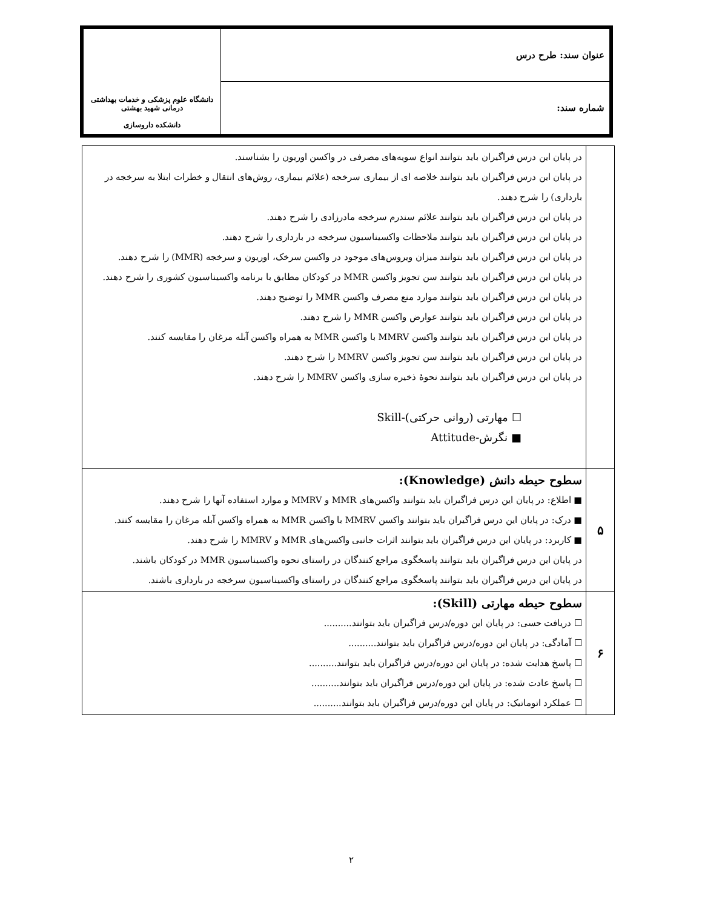| عنوان سند: طرح درس | دانشگاه علوم پزشکی و خدمات بهداشتی درمانی شهید بهشتی دانشکده داروسازی |
| شماره سند: | |
| | در پایان این درس فراگیران باید بتوانند انواع سویه‌های مصرفی در واکسن اوریون را بشناسند. در پایان این درس فراگیران باید بتوانند خلاصه ای از بیماری سرخجه (علائم بیماری، روش‌های انتقال و خطرات ابتلا به سرخجه در بارداری) را شرح دهند. در پایان این درس فراگیران باید بتوانند علائم سندرم سرخجه مادرزادی را شرح دهند. در پایان این درس فراگیران باید بتوانند ملاحظات واکسیناسیون سرخجه در بارداری را شرح دهند. در پایان این درس فراگیران باید بتوانند میزان ویروس‌های موجود در واکسن سرخک، اوریون و سرخجه (MMR) را شرح دهند. در پایان این درس فراگیران باید بتوانند سن تجویز واکسن MMR در کودکان مطابق با برنامه واکسیناسیون کشوری را شرح دهند. در پایان این درس فراگیران باید بتوانند موارد منع مصرف واکسن MMR را توضیح دهند. در پایان این درس فراگیران باید بتوانند عوارض واکسن MMR را شرح دهند. در پایان این درس فراگیران باید بتوانند واکسن MMRV با واکسن MMR به همراه واکسن آبله مرغان را مقایسه کنند. در پایان این درس فراگیران باید بتوانند سن تجویز واکسن MMRV را شرح دهند. در پایان این درس فراگیران باید بتوانند نحوهٔ ذخیره سازی واکسن MMRV را شرح دهند. ☐ مهارتی (روانی حرکتی)-Skill ■ نگرش-Attitude |
| ۵ | سطوح حیطه دانش (Knowledge): ■ اطلاع: در پایان این درس فراگیران باید بتوانند واکسن‌های MMR و MMRV و موارد استفاده آنها را شرح دهند. ■ درک: در پایان این درس فراگیران باید بتوانند واکسن MMRV با واکسن MMR به همراه واکسن آبله مرغان را مقایسه کنند. ■ کاربرد: در پایان این درس فراگیران باید بتوانند اثرات جانبی واکسن‌های MMR و MMRV را شرح دهند. در پایان این درس فراگیران باید بتوانند پاسخگوی مراجع کنندگان در راستای نحوه واکسیناسیون MMR در کودکان باشند. در پایان این درس فراگیران باید بتوانند پاسخگوی مراجع کنندگان در راستای واکسیناسیون سرخجه در بارداری باشند. |
| ۶ | سطوح حیطه مهارتی (Skill): ☐ دریافت حسی: در پایان این دوره/درس فراگیران باید بتوانند.......... ☐ آمادگی: در پایان این دوره/درس فراگیران باید بتوانند.......... ☐ پاسخ هدایت شده: در پایان این دوره/درس فراگیران باید بتوانند.......... ☐ پاسخ عادت شده: در پایان این دوره/درس فراگیران باید بتوانند.......... ☐ عملکرد اتوماتیک: در پایان این دوره/درس فراگیران باید بتوانند.......... |
۲